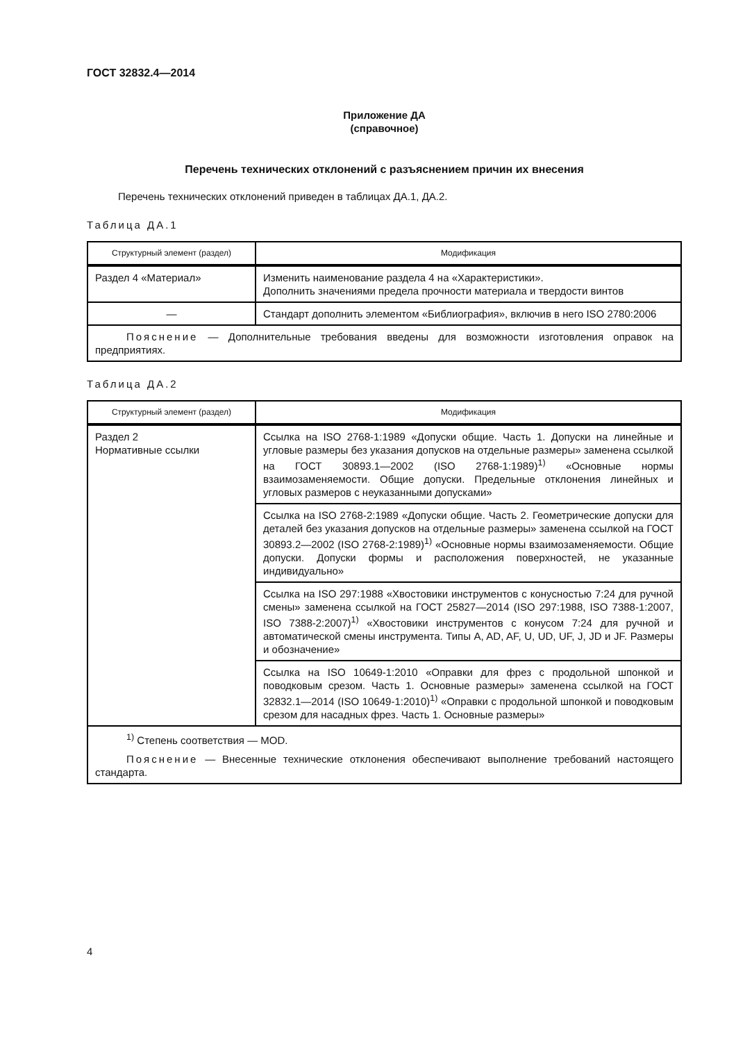ГОСТ 32832.4—2014
Приложение ДА
(справочное)
Перечень технических отклонений с разъяснением причин их внесения
Перечень технических отклонений приведен в таблицах ДА.1, ДА.2.
Таблица ДА.1
| Структурный элемент (раздел) | Модификация |
| --- | --- |
| Раздел 4 «Материал» | Изменить наименование раздела 4 на «Характеристики». Дополнить значениями предела прочности материала и твердости винтов |
| — | Стандарт дополнить элементом «Библиография», включив в него ISO 2780:2006 |
| Пояснение — Дополнительные требования введены для возможности изготовления оправок на предприятиях. | |
Таблица ДА.2
| Структурный элемент (раздел) | Модификация |
| --- | --- |
| Раздел 2 Нормативные ссылки | Ссылка на ISO 2768-1:1989 «Допуски общие. Часть 1. Допуски на линейные и угловые размеры без указания допусков на отдельные размеры» заменена ссылкой на ГОСТ 30893.1—2002 (ISO 2768-1:1989)<sup>1)</sup> «Основные нормы взаимозаменяемости. Общие допуски. Предельные отклонения линейных и угловых размеров с неуказанными допусками» |
| | Ссылка на ISO 2768-2:1989 «Допуски общие. Часть 2. Геометрические допуски для деталей без указания допусков на отдельные размеры» заменена ссылкой на ГОСТ 30893.2—2002 (ISO 2768-2:1989)<sup>1)</sup> «Основные нормы взаимозаменяемости. Общие допуски. Допуски формы и расположения поверхностей, не указанные индивидуально» |
| | Ссылка на ISO 297:1988 «Хвостовики инструментов с конусностью 7:24 для ручной смены» заменена ссылкой на ГОСТ 25827—2014 (ISO 297:1988, ISO 7388-1:2007, ISO 7388-2:2007)<sup>1)</sup> «Хвостовики инструментов с конусом 7:24 для ручной и автоматической смены инструмента. Типы A, AD, AF, U, UD, UF, J, JD и JF. Размеры и обозначение» |
| | Ссылка на ISO 10649-1:2010 «Оправки для фрез с продольной шпонкой и поводковым срезом. Часть 1. Основные размеры» заменена ссылкой на ГОСТ 32832.1—2014 (ISO 10649-1:2010)<sup>1)</sup> «Оправки с продольной шпонкой и поводковым срезом для насадных фрез. Часть 1. Основные размеры» |
| <sup>1)</sup> Степень соответствия — MOD. Пояснение — Внесенные технические отклонения обеспечивают выполнение требований настоящего стандарта. | |
4